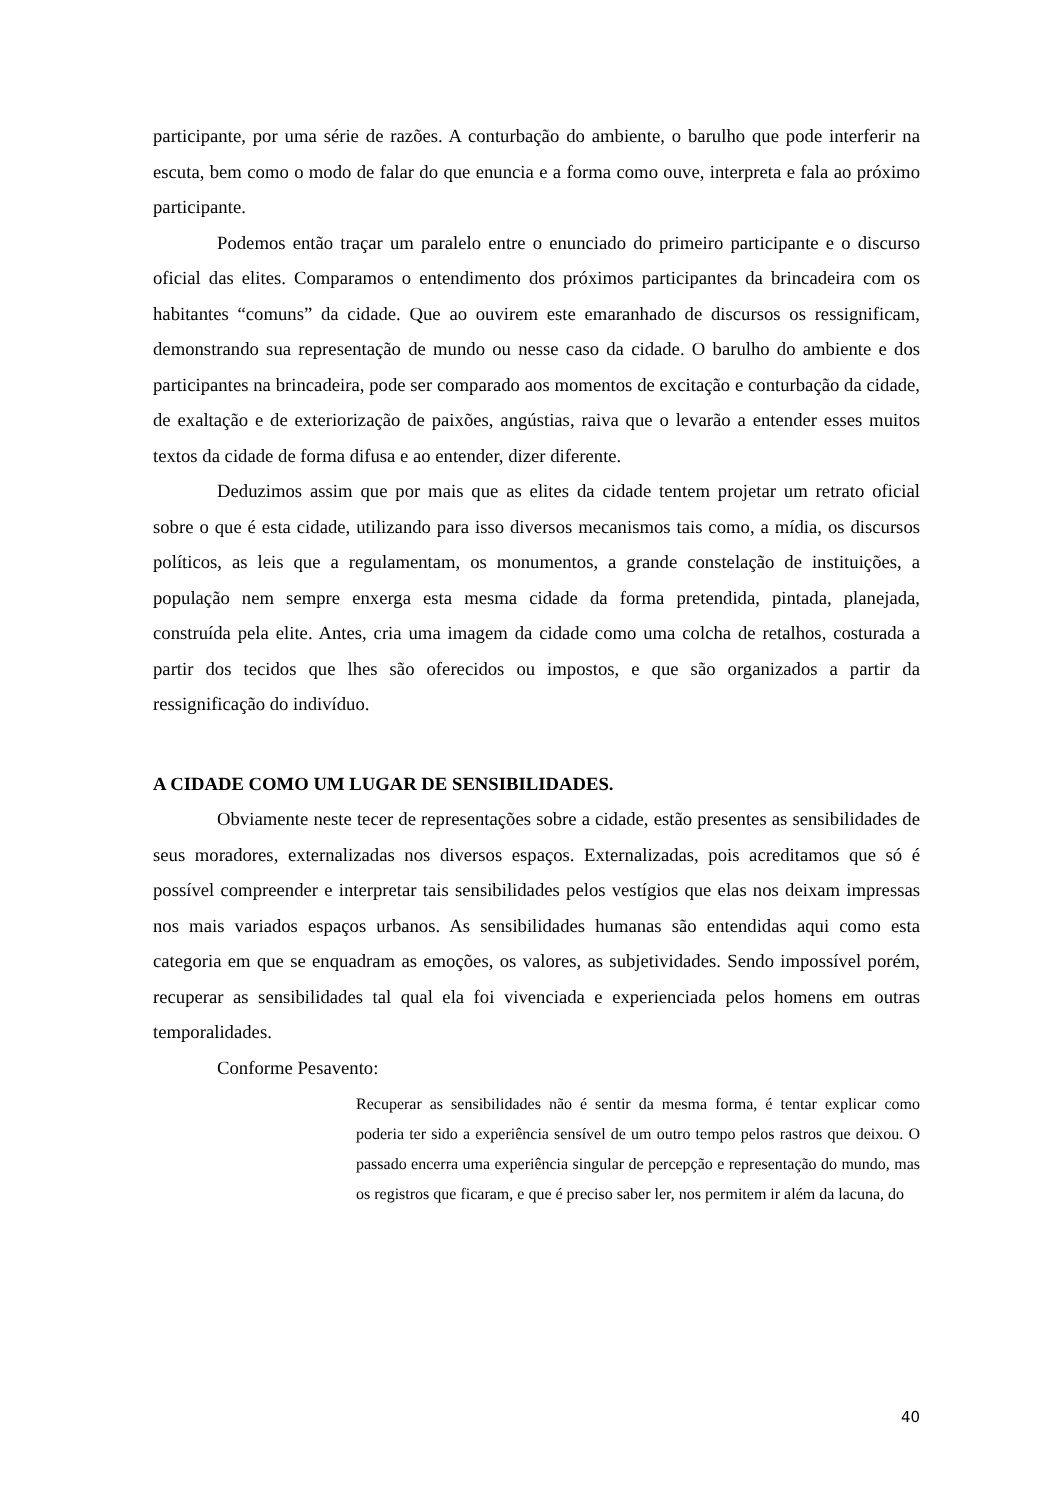participante, por uma série de razões. A conturbação do ambiente, o barulho que pode interferir na escuta, bem como o modo de falar do que enuncia e a forma como ouve, interpreta e fala ao próximo participante.
Podemos então traçar um paralelo entre o enunciado do primeiro participante e o discurso oficial das elites. Comparamos o entendimento dos próximos participantes da brincadeira com os habitantes “comuns” da cidade. Que ao ouvirem este emaranhado de discursos os ressignificam, demonstrando sua representação de mundo ou nesse caso da cidade. O barulho do ambiente e dos participantes na brincadeira, pode ser comparado aos momentos de excitação e conturbação da cidade, de exaltação e de exteriorização de paixões, angústias, raiva que o levarão a entender esses muitos textos da cidade de forma difusa e ao entender, dizer diferente.
Deduzimos assim que por mais que as elites da cidade tentem projetar um retrato oficial sobre o que é esta cidade, utilizando para isso diversos mecanismos tais como, a mídia, os discursos políticos, as leis que a regulamentam, os monumentos, a grande constelação de instituições, a população nem sempre enxerga esta mesma cidade da forma pretendida, pintada, planejada, construída pela elite. Antes, cria uma imagem da cidade como uma colcha de retalhos, costurada a partir dos tecidos que lhes são oferecidos ou impostos, e que são organizados a partir da ressignificação do indivíduo.
A CIDADE COMO UM LUGAR DE SENSIBILIDADES.
Obviamente neste tecer de representações sobre a cidade, estão presentes as sensibilidades de seus moradores, externalizadas nos diversos espaços. Externalizadas, pois acreditamos que só é possível compreender e interpretar tais sensibilidades pelos vestígios que elas nos deixam impressas nos mais variados espaços urbanos. As sensibilidades humanas são entendidas aqui como esta categoria em que se enquadram as emoções, os valores, as subjetividades. Sendo impossível porém, recuperar as sensibilidades tal qual ela foi vivenciada e experienciada pelos homens em outras temporalidades.
Conforme Pesavento:
Recuperar as sensibilidades não é sentir da mesma forma, é tentar explicar como poderia ter sido a experiência sensível de um outro tempo pelos rastros que deixou. O passado encerra uma experiência singular de percepção e representação do mundo, mas os registros que ficaram, e que é preciso saber ler, nos permitem ir além da lacuna, do
40